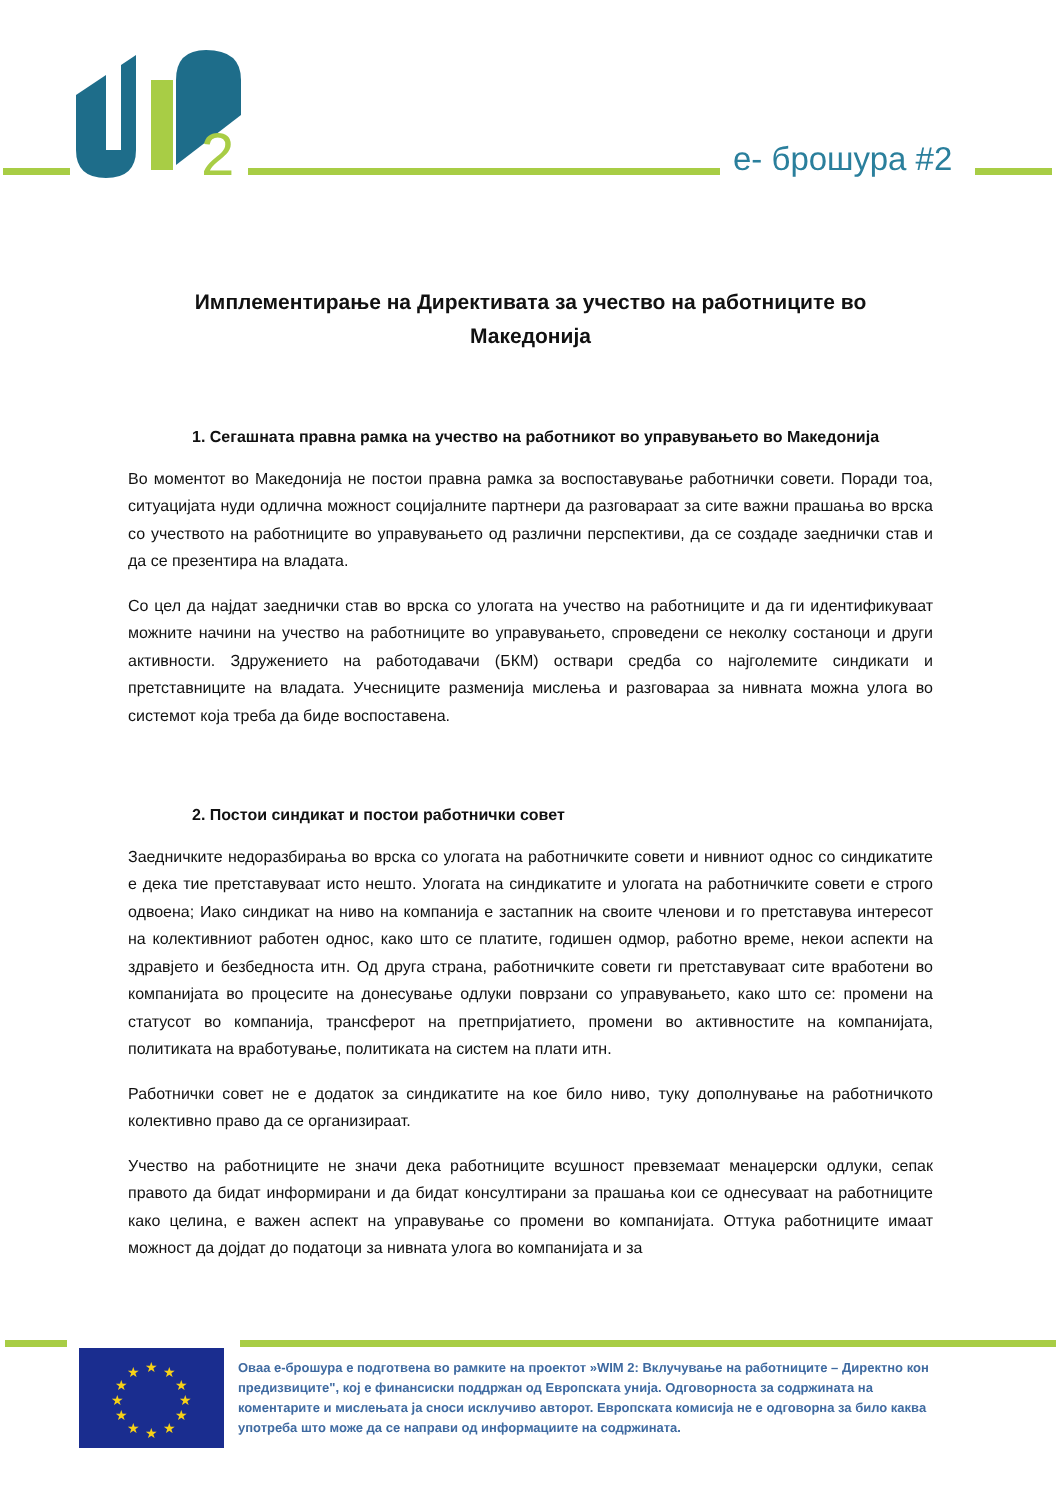2
е- брошура #2
Имплементирање на Директивата за учество на работниците во Македонија
1. Сегашната правна рамка на учество на работникот во управувањето во Македонија
Во моментот во Македонија не постои правна рамка за воспоставување работнички совети. Поради тоа, ситуацијата нуди одлична можност социјалните партнери да разговараат за сите важни прашања во врска со учеството на работниците во управувањето од различни перспективи, да се создаде заеднички став и да се презентира на владата.
Со цел да најдат заеднички став во врска со улогата на учество на работниците и да ги идентификуваат можните начини на учество на работниците во управувањето, спроведени се неколку состаноци и други активности. Здружението на работодавачи (БКМ) оствари средба со најголемите синдикати и претставниците на владата. Учесниците разменија мислења и разговараа за нивната можна улога во системот која треба да биде воспоставена.
2. Постои синдикат и постои работнички совет
Заедничките недоразбирања во врска со улогата на работничките совети и нивниот однос со синдикатите е дека тие претставуваат исто нешто. Улогата на синдикатите и улогата на работничките совети е строго одвоена; Иако синдикат на ниво на компанија е застапник на своите членови и го претставува интересот на колективниот работен однос, како што се платите, годишен одмор, работно време, некои аспекти на здравјето и безбедноста итн. Од друга страна, работничките совети ги претставуваат сите вработени во компанијата во процесите на донесување одлуки поврзани со управувањето, како што се: промени на статусот во компанија, трансферот на претпријатието, промени во активностите на компанијата, политиката на вработување, политиката на систем на плати итн.
Работнички совет не е додаток за синдикатите на кое било ниво, туку дополнување на работничкото колективно право да се организираат.
Учество на работниците не значи дека работниците всушност превземаат менаџерски одлуки, сепак правото да бидат информирани и да бидат консултирани за прашања кои се однесуваат на работниците како целина, е важен аспект на управување со промени во компанијата. Оттука работниците имаат можност да дојдат до податоци за нивната улога во компанијата и за
★
★
★
★
★
★
★
★
★
★
★
★
Оваа е-брошура е подготвена во рамките на проектот »WIM 2: Вклучување на работниците – Директно кон предизвиците", кој е финансиски поддржан од Европската унија. Одговорноста за содржината на коментарите и мислењата ја сноси исклучиво авторот. Европската комисија не е одговорна за било каква употреба што може да се направи од информациите на содржината.